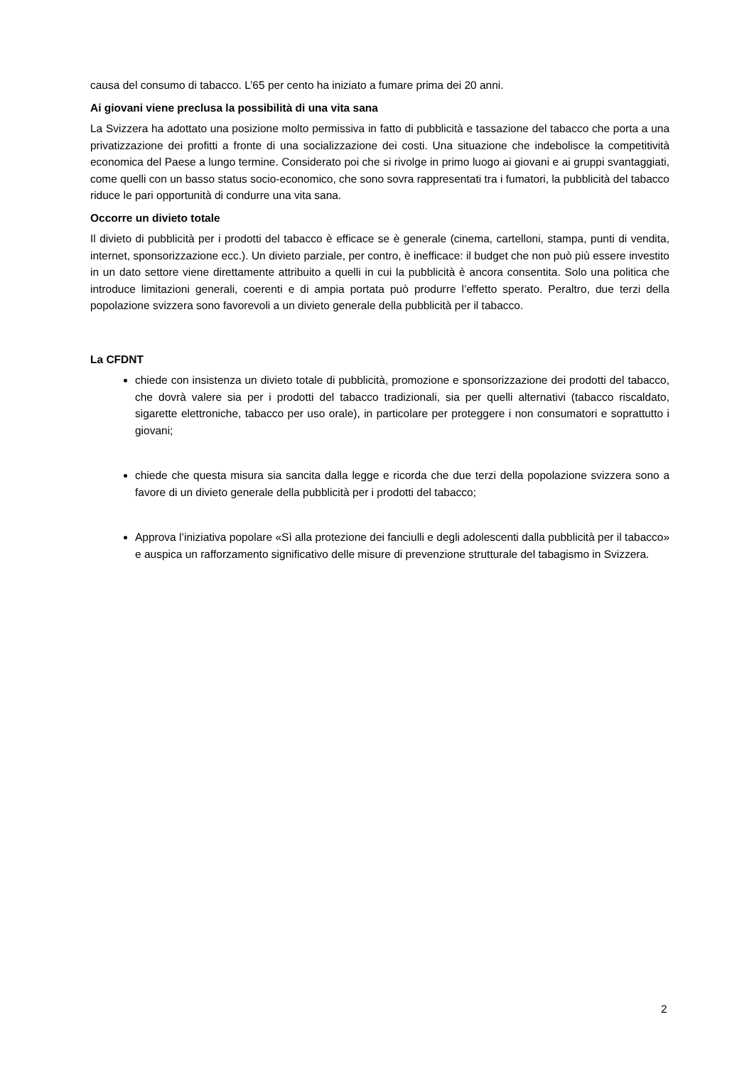causa del consumo di tabacco. L’65 per cento ha iniziato a fumare prima dei 20 anni.
Ai giovani viene preclusa la possibilità di una vita sana
La Svizzera ha adottato una posizione molto permissiva in fatto di pubblicità e tassazione del tabacco che porta a una privatizzazione dei profitti a fronte di una socializzazione dei costi. Una situazione che indebolisce la competitività economica del Paese a lungo termine. Considerato poi che si rivolge in primo luogo ai giovani e ai gruppi svantaggiati, come quelli con un basso status socio-economico, che sono sovra rappresentati tra i fumatori, la pubblicità del tabacco riduce le pari opportunità di condurre una vita sana.
Occorre un divieto totale
Il divieto di pubblicità per i prodotti del tabacco è efficace se è generale (cinema, cartelloni, stampa, punti di vendita, internet, sponsorizzazione ecc.). Un divieto parziale, per contro, è inefficace: il budget che non può più essere investito in un dato settore viene direttamente attribuito a quelli in cui la pubblicità è ancora consentita. Solo una politica che introduce limitazioni generali, coerenti e di ampia portata può produrre l’effetto sperato. Peraltro, due terzi della popolazione svizzera sono favorevoli a un divieto generale della pubblicità per il tabacco.
La CFDNT
chiede con insistenza un divieto totale di pubblicità, promozione e sponsorizzazione dei prodotti del tabacco, che dovrà valere sia per i prodotti del tabacco tradizionali, sia per quelli alternativi (tabacco riscaldato, sigarette elettroniche, tabacco per uso orale), in particolare per proteggere i non consumatori e soprattutto i giovani;
chiede che questa misura sia sancita dalla legge e ricorda che due terzi della popolazione svizzera sono a favore di un divieto generale della pubblicità per i prodotti del tabacco;
Approva l’iniziativa popolare «Sì alla protezione dei fanciulli e degli adolescenti dalla pubblicità per il tabacco» e auspica un rafforzamento significativo delle misure di prevenzione strutturale del tabagismo in Svizzera.
2